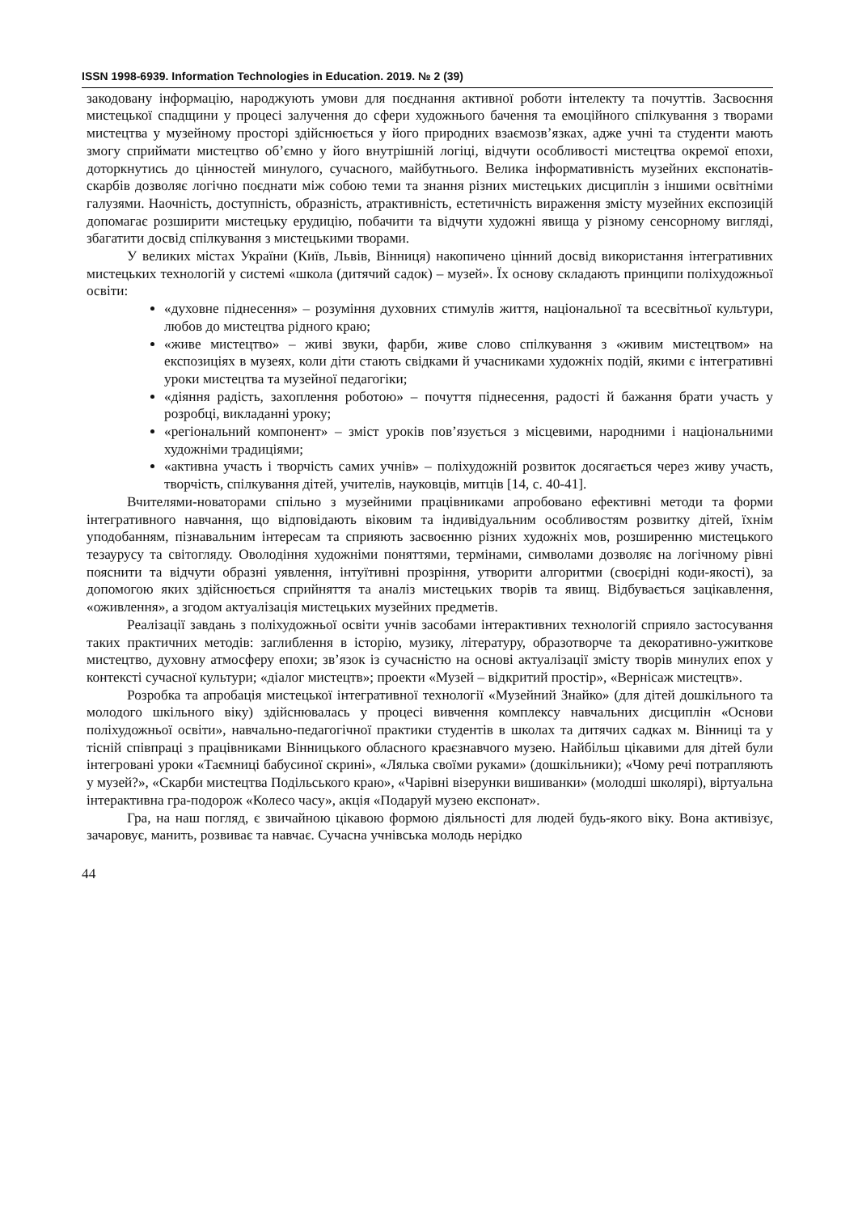ISSN 1998-6939. Information Technologies in Education. 2019. № 2 (39)
закодовану інформацію, народжують умови для поєднання активної роботи інтелекту та почуттів. Засвоєння мистецької спадщини у процесі залучення до сфери художнього бачення та емоційного спілкування з творами мистецтва у музейному просторі здійснюється у його природних взаємозв’язках, адже учні та студенти мають змогу сприймати мистецтво об’ємно у його внутрішній логіці, відчути особливості мистецтва окремої епохи, доторкнутись до цінностей минулого, сучасного, майбутнього. Велика інформативність музейних експонатів-скарбів дозволяє логічно поєднати між собою теми та знання різних мистецьких дисциплін з іншими освітніми галузями. Наочність, доступність, образність, атрактивність, естетичність вираження змісту музейних експозицій допомагає розширити мистецьку ерудицію, побачити та відчути художні явища у різному сенсорному вигляді, збагатити досвід спілкування з мистецькими творами.
У великих містах України (Київ, Львів, Вінниця) накопичено цінний досвід використання інтегративних мистецьких технологій у системі «школа (дитячий садок) – музей». Їх основу складають принципи поліхудожньої освіти:
«духовне піднесення» – розуміння духовних стимулів життя, національної та всесвітньої культури, любов до мистецтва рідного краю;
«живе мистецтво» – живі звуки, фарби, живе слово спілкування з «живим мистецтвом» на експозиціях в музеях, коли діти стають свідками й учасниками художніх подій, якими є інтегративні уроки мистецтва та музейної педагогіки;
«діяння радість, захоплення роботою» – почуття піднесення, радості й бажання брати участь у розробці, викладанні уроку;
«регіональний компонент» – зміст уроків пов’язується з місцевими, народними і національними художніми традиціями;
«активна участь і творчість самих учнів» – поліхудожній розвиток досягається через живу участь, творчість, спілкування дітей, учителів, науковців, митців [14, с. 40-41].
Вчителями-новаторами спільно з музейними працівниками апробовано ефективні методи та форми інтегративного навчання, що відповідають віковим та індивідуальним особливостям розвитку дітей, їхнім уподобанням, пізнавальним інтересам та сприяють засвоєнню різних художніх мов, розширенню мистецького тезаурусу та світогляду. Оволодіння художніми поняттями, термінами, символами дозволяє на логічному рівні пояснити та відчути образні уявлення, інтуїтивні прозріння, утворити алгоритми (своєрідні коди-якості), за допомогою яких здійснюється сприйняття та аналіз мистецьких творів та явищ. Відбувається зацікавлення, «оживлення», а згодом актуалізація мистецьких музейних предметів.
Реалізації завдань з поліхудожньої освіти учнів засобами інтерактивних технологій сприяло застосування таких практичних методів: заглиблення в історію, музику, літературу, образотворче та декоративно-ужиткове мистецтво, духовну атмосферу епохи; зв’язок із сучасністю на основі актуалізації змісту творів минулих епох у контексті сучасної культури; «діалог мистецтв»; проекти «Музей – відкритий простір», «Вернісаж мистецтв».
Розробка та апробація мистецької інтегративної технології «Музейний Знайко» (для дітей дошкільного та молодого шкільного віку) здійснювалась у процесі вивчення комплексу навчальних дисциплін «Основи поліхудожньої освіти», навчально-педагогічної практики студентів в школах та дитячих садках м. Вінниці та у тісній співпраці з працівниками Вінницького обласного краєзнавчого музею. Найбільш цікавими для дітей були інтегровані уроки «Таємниці бабусиної скрині», «Лялька своїми руками» (дошкільники); «Чому речі потрапляють у музей?», «Скарби мистецтва Подільського краю», «Чарівні візерунки вишиванки» (молодші школярі), віртуальна інтерактивна гра-подорож «Колесо часу», акція «Подаруй музею експонат».
Гра, на наш погляд, є звичайною цікавою формою діяльності для людей будь-якого віку. Вона активізує, зачаровує, манить, розвиває та навчає. Сучасна учнівська молодь нерідко
44